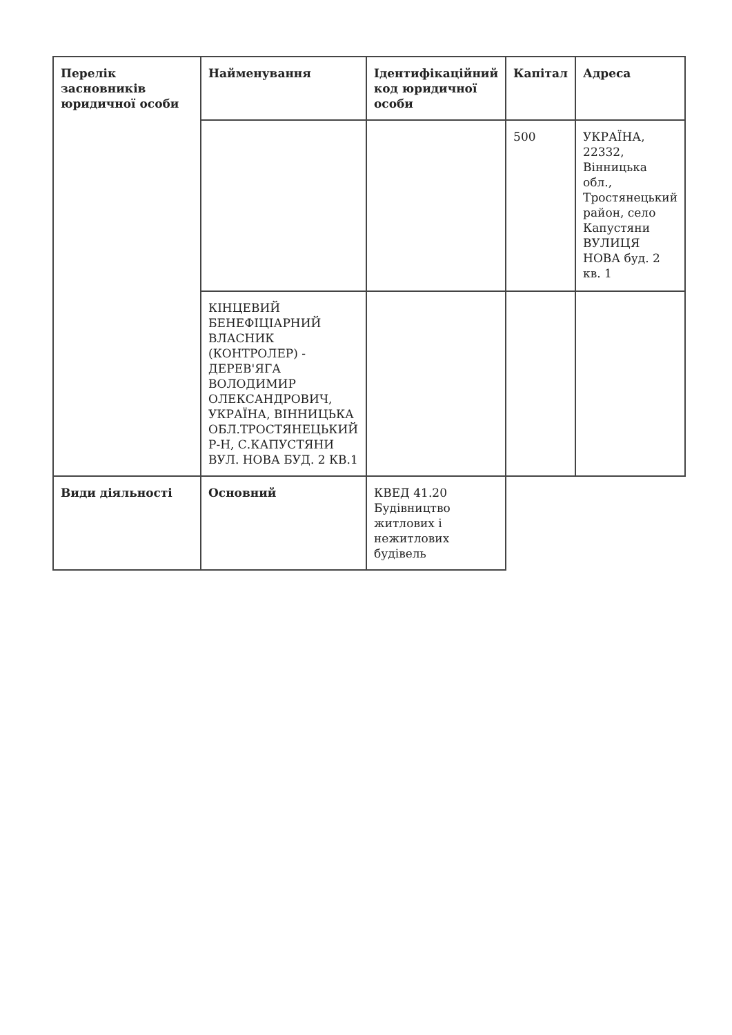| Перелік засновників юридичної особи | Найменування | Ідентифікаційний код юридичної особи | Капітал | Адреса |
| | | | 500 | УКРАЇНА, 22332, Вінницька обл., Тростянецький район, село Капустяни ВУЛИЦЯ НОВА буд. 2 кв. 1 |
| | КІНЦЕВИЙ БЕНЕФІЦІАРНИЙ ВЛАСНИК (КОНТРОЛЕР) - ДЕРЕВ'ЯГА ВОЛОДИМИР ОЛЕКСАНДРОВИЧ, УКРАЇНА, ВІННИЦЬКА ОБЛ.ТРОСТЯНЕЦЬКИЙ Р-Н, С.КАПУСТЯНИ ВУЛ. НОВА БУД. 2 КВ.1 | | | |
| Види діяльності | Основний | КВЕД 41.20 Будівництво житлових і нежитлових будівель | | |